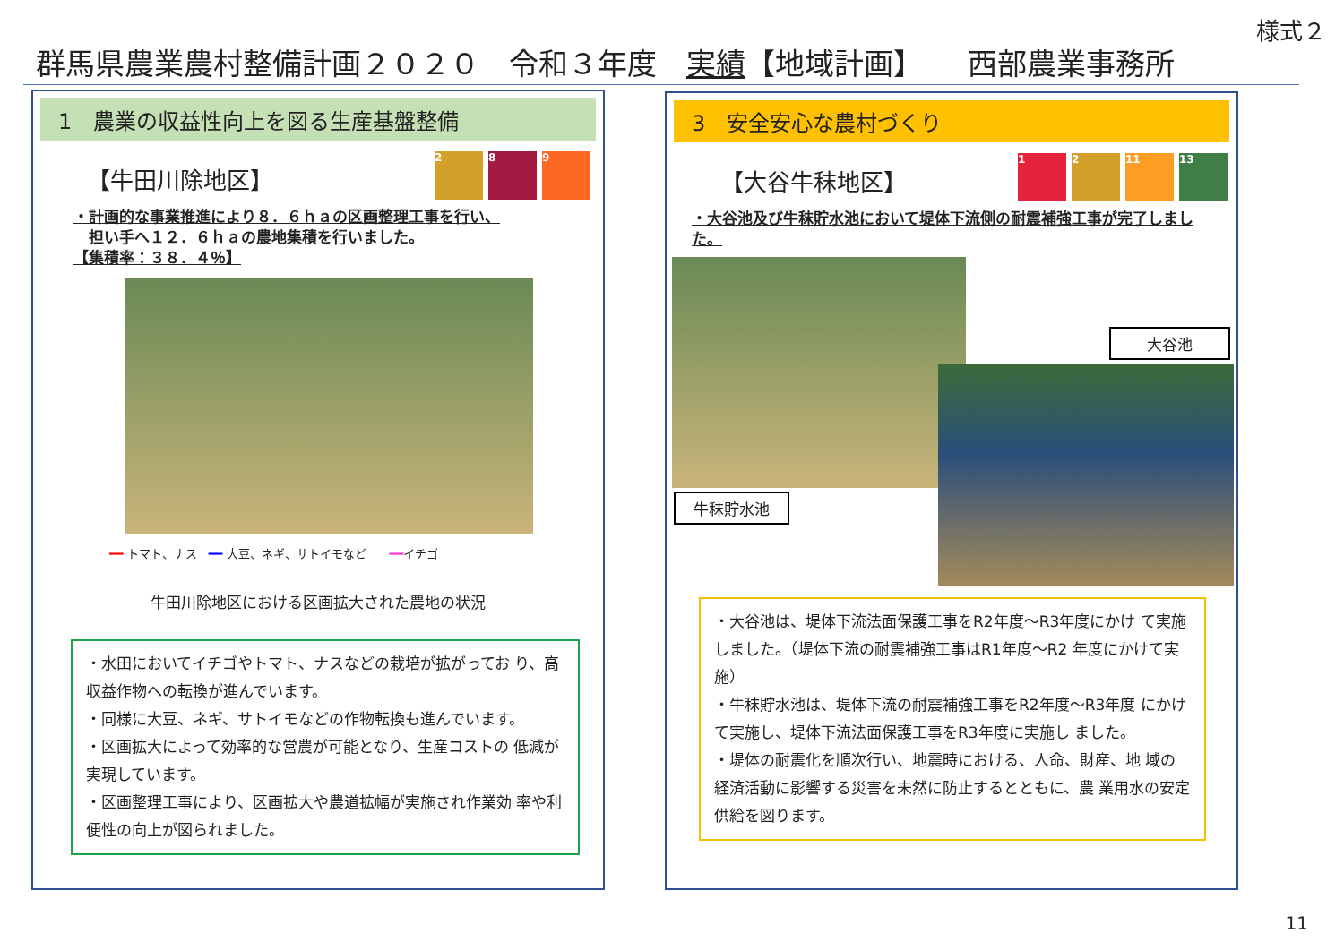様式２
群馬県農業農村整備計画２０２０　令和３年度　実績【地域計画】　　西部農業事務所
1　農業の収益性向上を図る生産基盤整備
【牛田川除地区】
2 8 9
・計画的な事業推進により８．６ｈａの区画整理工事を行い、
　担い手へ１２．６ｈａの農地集積を行いました。
【集積率：３８．４％】
━━ トマト、ナス　━━ 大豆、ネギ、サトイモなど　　━━イチゴ
牛田川除地区における区画拡大された農地の状況
・水田においてイチゴやトマト、ナスなどの栽培が拡がってお り、高収益作物への転換が進んでいます。
・同様に大豆、ネギ、サトイモなどの作物転換も進んでいます。
・区画拡大によって効率的な営農が可能となり、生産コストの 低減が実現しています。
・区画整理工事により、区画拡大や農道拡幅が実施され作業効 率や利便性の向上が図られました。
3　安全安心な農村づくり
【大谷牛秣地区】
1 2 11 13
・大谷池及び牛秣貯水池において堤体下流側の耐震補強工事が完了しました。
大谷池
牛秣貯水池
・大谷池は、堤体下流法面保護工事をR2年度～R3年度にかけ て実施しました。（堤体下流の耐震補強工事はR1年度～R2 年度にかけて実施）
・牛秣貯水池は、堤体下流の耐震補強工事をR2年度～R3年度 にかけて実施し、堤体下流法面保護工事をR3年度に実施し ました。
・堤体の耐震化を順次行い、地震時における、人命、財産、地 域の経済活動に影響する災害を未然に防止するとともに、農 業用水の安定供給を図ります。
11